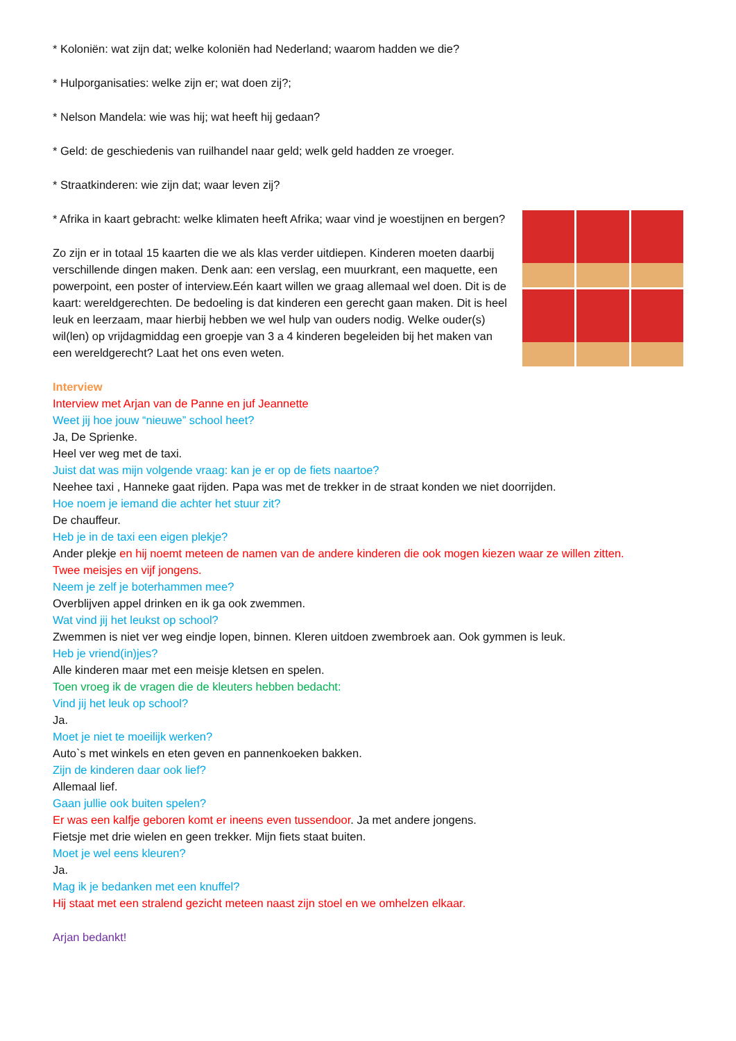* Koloniën: wat zijn dat; welke koloniën had Nederland; waarom hadden we die?
* Hulporganisaties: welke zijn er; wat doen zij?;
* Nelson Mandela: wie was hij; wat heeft hij gedaan?
* Geld: de geschiedenis van ruilhandel naar geld; welk geld hadden ze vroeger.
* Straatkinderen: wie zijn dat; waar leven zij?
* Afrika in kaart gebracht: welke klimaten heeft Afrika; waar vind je woestijnen en bergen?
Zo zijn er in totaal 15 kaarten die we als klas verder uitdiepen. Kinderen moeten daarbij verschillende dingen maken. Denk aan: een verslag, een muurkrant, een maquette, een powerpoint, een poster of interview.Eén kaart willen we graag allemaal wel doen. Dit is de kaart: wereldgerechten. De bedoeling is dat kinderen een gerecht gaan maken. Dit is heel leuk en leerzaam, maar hierbij hebben we wel hulp van ouders nodig. Welke ouder(s) wil(len) op vrijdagmiddag een groepje van 3 a 4 kinderen begeleiden bij het maken van een wereldgerecht? Laat het ons even weten.
Interview
Interview met Arjan van de Panne en juf Jeannette
Weet jij hoe jouw “nieuwe” school heet?
Ja, De Sprienke.
Heel ver weg met de taxi.
Juist dat was mijn volgende vraag: kan je er op de fiets naartoe?
Neehee taxi , Hanneke gaat rijden. Papa was met de trekker in de straat konden we niet doorrijden.
Hoe noem je iemand die achter het stuur zit?
De chauffeur.
Heb je in de taxi een eigen plekje?
Ander plekje en hij noemt meteen de namen van de andere kinderen die ook mogen kiezen waar ze willen zitten.
Twee meisjes en vijf jongens.
Neem je zelf je boterhammen mee?
Overblijven appel drinken en ik ga ook zwemmen.
Wat vind jij het leukst op school?
Zwemmen is niet ver weg eindje lopen, binnen. Kleren uitdoen zwembroek aan. Ook gymmen is leuk.
Heb je vriend(in)jes?
Alle kinderen maar met een meisje kletsen en spelen.
Toen vroeg ik de vragen die de kleuters hebben bedacht:
Vind jij het leuk op school?
Ja.
Moet je niet te moeilijk werken?
Auto`s met winkels en eten geven en pannenkoeken bakken.
Zijn de kinderen daar ook lief?
Allemaal lief.
Gaan jullie ook buiten spelen?
Er was een kalfje geboren komt er ineens even tussendoor. Ja met andere jongens.
Fietsje met drie wielen en geen trekker. Mijn fiets staat buiten.
Moet je wel eens kleuren?
Ja.
Mag ik je bedanken met een knuffel?
Hij staat met een stralend gezicht meteen naast zijn stoel en we omhelzen elkaar.
Arjan bedankt!